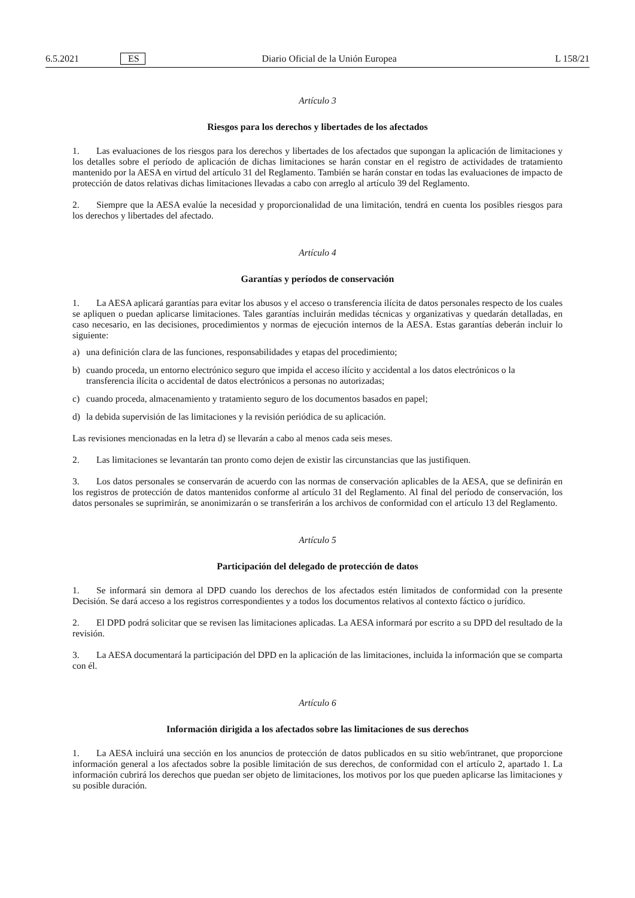6.5.2021 ES Diario Oficial de la Unión Europea L 158/21
Artículo 3
Riesgos para los derechos y libertades de los afectados
1. Las evaluaciones de los riesgos para los derechos y libertades de los afectados que supongan la aplicación de limitaciones y los detalles sobre el período de aplicación de dichas limitaciones se harán constar en el registro de actividades de tratamiento mantenido por la AESA en virtud del artículo 31 del Reglamento. También se harán constar en todas las evaluaciones de impacto de protección de datos relativas dichas limitaciones llevadas a cabo con arreglo al artículo 39 del Reglamento.
2. Siempre que la AESA evalúe la necesidad y proporcionalidad de una limitación, tendrá en cuenta los posibles riesgos para los derechos y libertades del afectado.
Artículo 4
Garantías y períodos de conservación
1. La AESA aplicará garantías para evitar los abusos y el acceso o transferencia ilícita de datos personales respecto de los cuales se apliquen o puedan aplicarse limitaciones. Tales garantías incluirán medidas técnicas y organizativas y quedarán detalladas, en caso necesario, en las decisiones, procedimientos y normas de ejecución internos de la AESA. Estas garantías deberán incluir lo siguiente:
a) una definición clara de las funciones, responsabilidades y etapas del procedimiento;
b) cuando proceda, un entorno electrónico seguro que impida el acceso ilícito y accidental a los datos electrónicos o la transferencia ilícita o accidental de datos electrónicos a personas no autorizadas;
c) cuando proceda, almacenamiento y tratamiento seguro de los documentos basados en papel;
d) la debida supervisión de las limitaciones y la revisión periódica de su aplicación.
Las revisiones mencionadas en la letra d) se llevarán a cabo al menos cada seis meses.
2. Las limitaciones se levantarán tan pronto como dejen de existir las circunstancias que las justifiquen.
3. Los datos personales se conservarán de acuerdo con las normas de conservación aplicables de la AESA, que se definirán en los registros de protección de datos mantenidos conforme al artículo 31 del Reglamento. Al final del período de conservación, los datos personales se suprimirán, se anonimizarán o se transferirán a los archivos de conformidad con el artículo 13 del Reglamento.
Artículo 5
Participación del delegado de protección de datos
1. Se informará sin demora al DPD cuando los derechos de los afectados estén limitados de conformidad con la presente Decisión. Se dará acceso a los registros correspondientes y a todos los documentos relativos al contexto fáctico o jurídico.
2. El DPD podrá solicitar que se revisen las limitaciones aplicadas. La AESA informará por escrito a su DPD del resultado de la revisión.
3. La AESA documentará la participación del DPD en la aplicación de las limitaciones, incluida la información que se comparta con él.
Artículo 6
Información dirigida a los afectados sobre las limitaciones de sus derechos
1. La AESA incluirá una sección en los anuncios de protección de datos publicados en su sitio web/intranet, que proporcione información general a los afectados sobre la posible limitación de sus derechos, de conformidad con el artículo 2, apartado 1. La información cubrirá los derechos que puedan ser objeto de limitaciones, los motivos por los que pueden aplicarse las limitaciones y su posible duración.